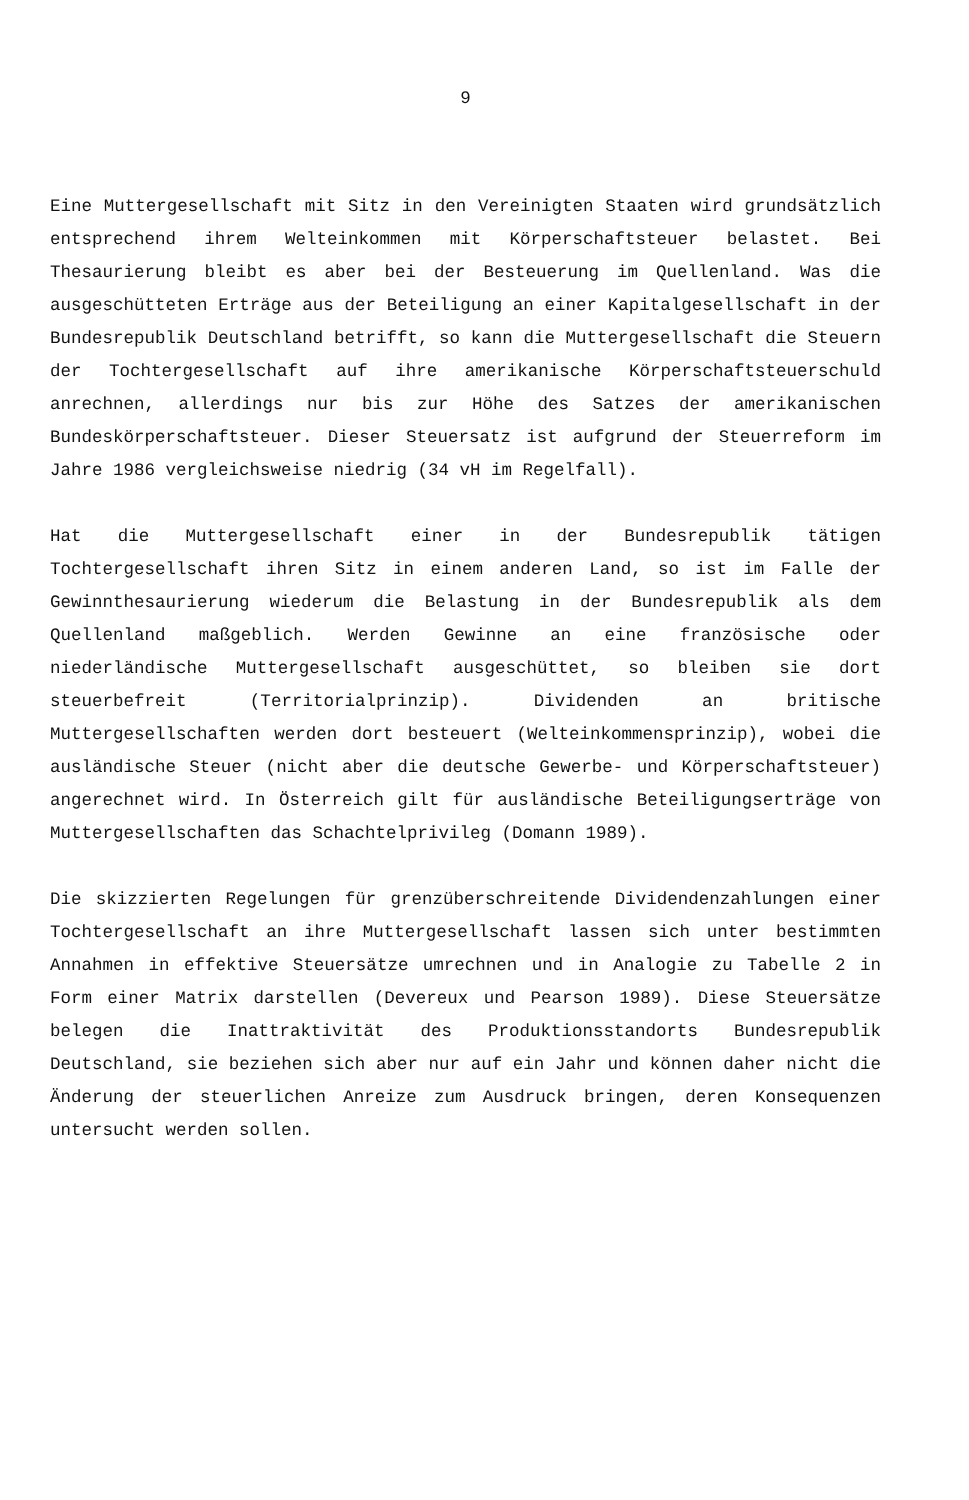9
Eine Muttergesellschaft mit Sitz in den Vereinigten Staaten wird grundsätzlich entsprechend ihrem Welteinkommen mit Körperschaftsteuer belastet. Bei Thesaurierung bleibt es aber bei der Besteuerung im Quellenland. Was die ausgeschütteten Erträge aus der Beteiligung an einer Kapitalgesellschaft in der Bundesrepublik Deutschland betrifft, so kann die Muttergesellschaft die Steuern der Tochtergesellschaft auf ihre amerikanische Körperschaftsteuerschuld anrechnen, allerdings nur bis zur Höhe des Satzes der amerikanischen Bundeskörperschaftsteuer. Dieser Steuersatz ist aufgrund der Steuerreform im Jahre 1986 vergleichsweise niedrig (34 vH im Regelfall).
Hat die Muttergesellschaft einer in der Bundesrepublik tätigen Tochtergesellschaft ihren Sitz in einem anderen Land, so ist im Falle der Gewinnthesaurierung wiederum die Belastung in der Bundesrepublik als dem Quellenland maßgeblich. Werden Gewinne an eine französische oder niederländische Muttergesellschaft ausgeschüttet, so bleiben sie dort steuerbefreit (Territorialprinzip). Dividenden an britische Muttergesellschaften werden dort besteuert (Welteinkommensprinzip), wobei die ausländische Steuer (nicht aber die deutsche Gewerbe- und Körperschaftsteuer) angerechnet wird. In Österreich gilt für ausländische Beteiligungserträge von Muttergesellschaften das Schachtelprivileg (Domann 1989).
Die skizzierten Regelungen für grenzüberschreitende Dividendenzahlungen einer Tochtergesellschaft an ihre Muttergesellschaft lassen sich unter bestimmten Annahmen in effektive Steuersätze umrechnen und in Analogie zu Tabelle 2 in Form einer Matrix darstellen (Devereux und Pearson 1989). Diese Steuersätze belegen die Inattraktivität des Produktionsstandorts Bundesrepublik Deutschland, sie beziehen sich aber nur auf ein Jahr und können daher nicht die Änderung der steuerlichen Anreize zum Ausdruck bringen, deren Konsequenzen untersucht werden sollen.